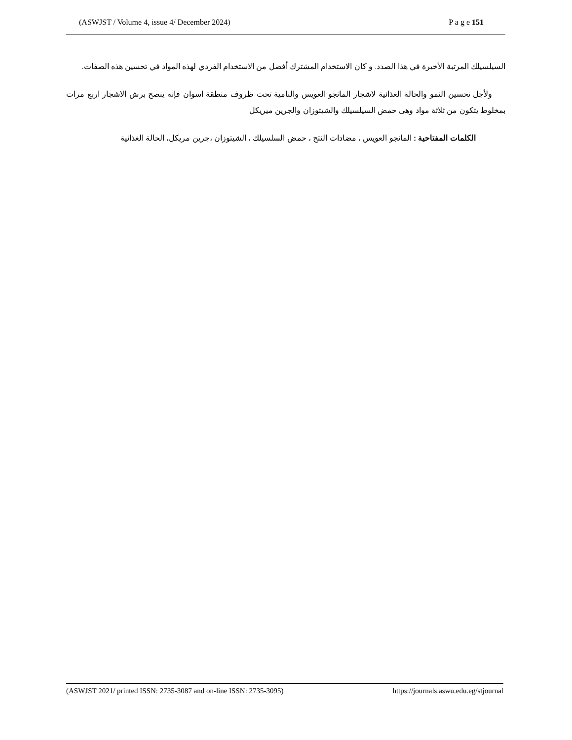(ASWJST / Volume 4, issue 4/ December 2024) P a g e 151
السيلسيلك المرتبة الأخيرة في هذا الصدد. و كان الاستخدام المشترك أفضل من الاستخدام الفردي لهذه المواد في تحسين هذه الصفات.
ولأجل تحسين النمو والحالة الغذائية لاشجار المانجو العويس والنامية تحت ظروف منطقة اسوان فإنه ينصح برش الاشجار اربع مرات بمخلوط يتكون من ثلاثة مواد وهى حمض السيلسيلك والشيتوزان والجرين ميريكل
الكلمات المفتاحية : المانجو العويس ، مضادات النتح ، حمض السلسيلك ، الشيتوزان ،جرين مريكل، الحالة الغذائية
(ASWJST 2021/ printed ISSN: 2735-3087 and on-line ISSN: 2735-3095) https://journals.aswu.edu.eg/stjournal